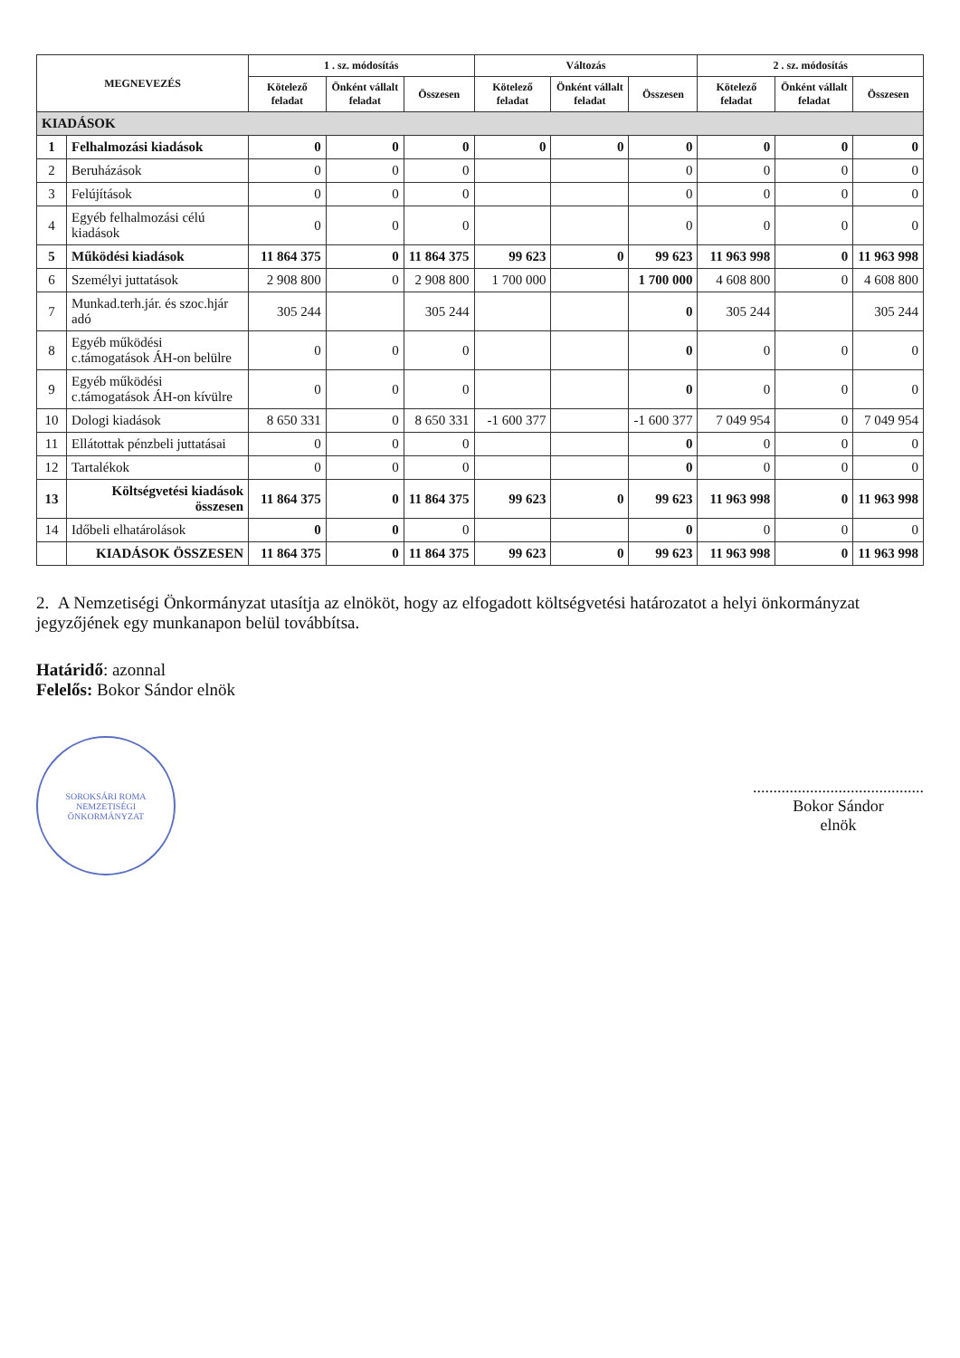| MEGNEVEZÉS | | 1 . sz. módosítás | | | Változás | | | 2 . sz. módosítás | | |
| --- | --- | --- | --- | --- | --- | --- | --- | --- | --- | --- |
| | | Kötelező feladat | Önként vállalt feladat | Összesen | Kötelező feladat | Önként vállalt feladat | Összesen | Kötelező feladat | Önként vállalt feladat | Összesen |
| KIADÁSOK | | | | | | | | | | |
| 1 | Felhalmozási kiadások | 0 | 0 | 0 | 0 | 0 | 0 | 0 | 0 | 0 |
| 2 | Beruházások | 0 | 0 | 0 | | | 0 | 0 | 0 | 0 |
| 3 | Felújítások | 0 | 0 | 0 | | | 0 | 0 | 0 | 0 |
| 4 | Egyéb felhalmozási célú kiadások | 0 | 0 | 0 | | | 0 | 0 | 0 | 0 |
| 5 | Működési kiadások | 11 864 375 | 0 | 11 864 375 | 99 623 | 0 | 99 623 | 11 963 998 | 0 | 11 963 998 |
| 6 | Személyi juttatások | 2 908 800 | 0 | 2 908 800 | 1 700 000 | | 1 700 000 | 4 608 800 | 0 | 4 608 800 |
| 7 | Munkad.terh.jár. és szoc.hjár adó | 305 244 | | 305 244 | | | 0 | 305 244 | | 305 244 |
| 8 | Egyéb működési c.támogatások ÁH-on belülre | 0 | 0 | 0 | | | 0 | 0 | 0 | 0 |
| 9 | Egyéb működési c.támogatások ÁH-on kívülre | 0 | 0 | 0 | | | 0 | 0 | 0 | 0 |
| 10 | Dologi kiadások | 8 650 331 | 0 | 8 650 331 | -1 600 377 | | -1 600 377 | 7 049 954 | 0 | 7 049 954 |
| 11 | Ellátottak pénzbeli juttatásai | 0 | 0 | 0 | | | 0 | 0 | 0 | 0 |
| 12 | Tartalékok | 0 | 0 | 0 | | | 0 | 0 | 0 | 0 |
| 13 | Költségvetési kiadások összesen | 11 864 375 | 0 | 11 864 375 | 99 623 | 0 | 99 623 | 11 963 998 | 0 | 11 963 998 |
| 14 | Időbeli elhatárolások | 0 | 0 | 0 | | | 0 | 0 | 0 | 0 |
| | KIADÁSOK ÖSSZESEN | 11 864 375 | 0 | 11 864 375 | 99 623 | 0 | 99 623 | 11 963 998 | 0 | 11 963 998 |
2. A Nemzetiségi Önkormányzat utasítja az elnököt, hogy az elfogadott költségvetési határozatot a helyi önkormányzat jegyzőjének egy munkanapon belül továbbítsa.
Határidő: azonnal
Felelős: Bokor Sándor elnök
SOROKSÁRI ROMA NEMZETISÉGI ÖNKORMÁNYZAT
..........................................
Bokor Sándor
elnök